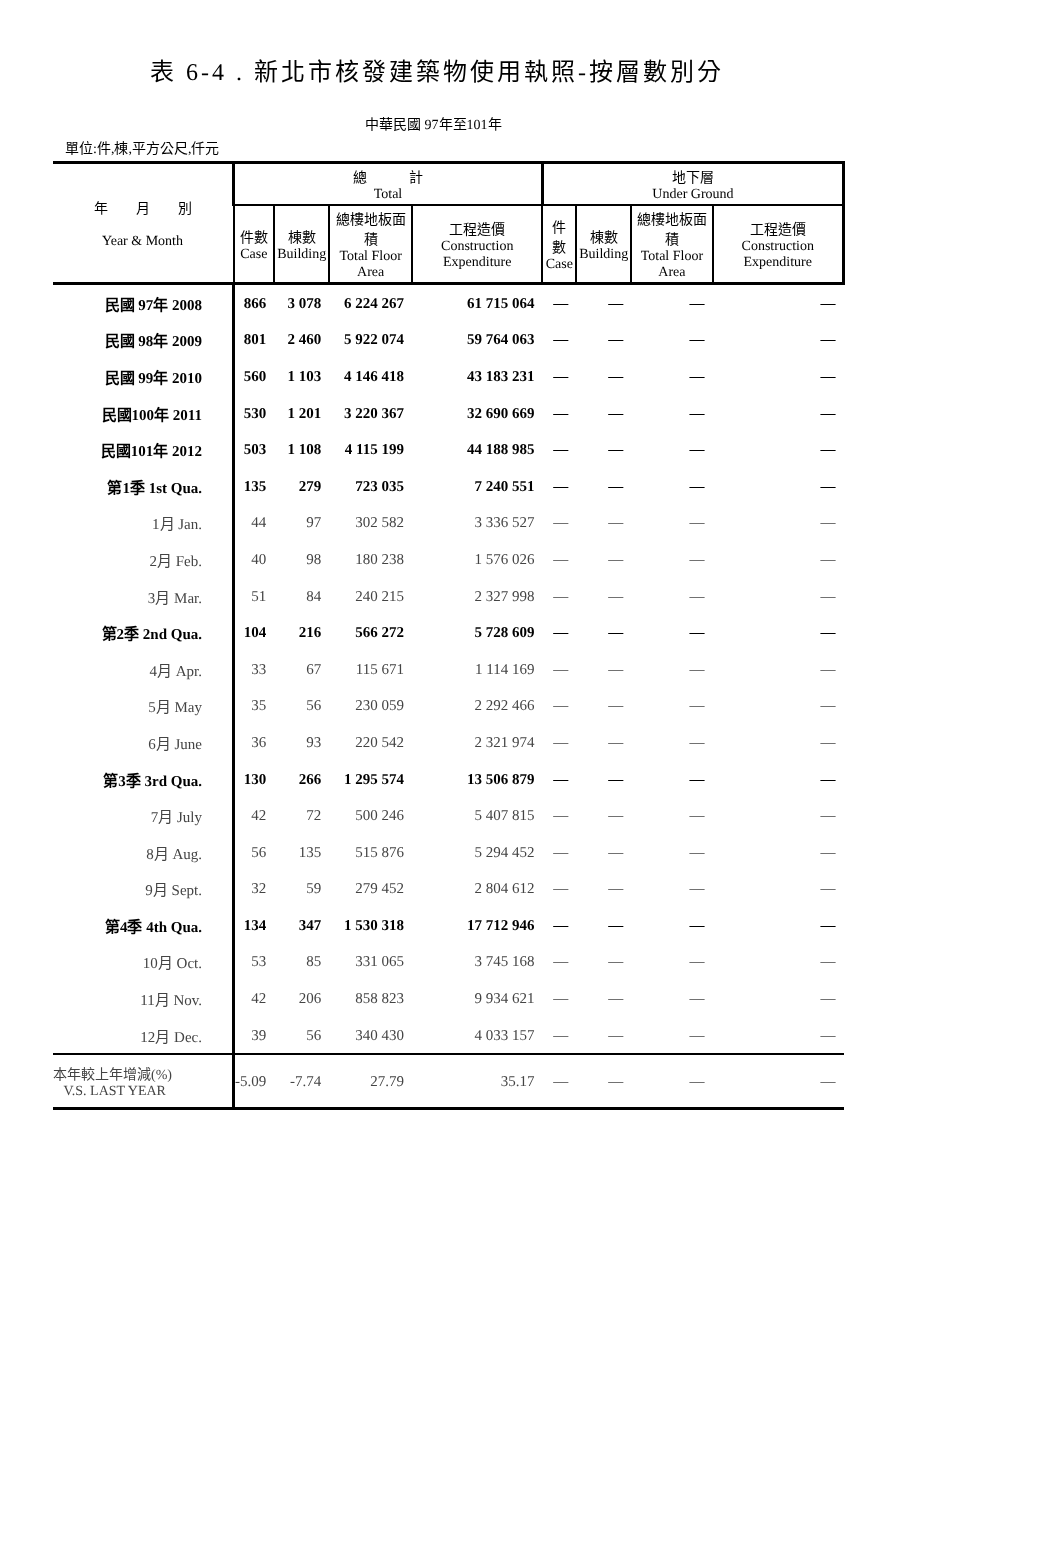表 6-4 . 新北市核發建築物使用執照-按層數別分
中華民國 97年至101年
單位:件,棟,平方公尺,仟元
| 年 月 別 Year & Month | 總 計 Total | | | | 地下層 Under Ground | | | |
| --- | --- | --- | --- | --- | --- | --- | --- | --- |
| | 件數 Case | 棟數 Building | 總樓地板面積 Total Floor Area | 工程造價 Construction Expenditure | 件數 Case | 棟數 Building | 總樓地板面積 Total Floor Area | 工程造價 Construction Expenditure |
| 民國 97年 2008 | 866 | 3 078 | 6 224 267 | 61 715 064 | — | — | — | — |
| 民國 98年 2009 | 801 | 2 460 | 5 922 074 | 59 764 063 | — | — | — | — |
| 民國 99年 2010 | 560 | 1 103 | 4 146 418 | 43 183 231 | — | — | — | — |
| 民國100年 2011 | 530 | 1 201 | 3 220 367 | 32 690 669 | — | — | — | — |
| 民國101年 2012 | 503 | 1 108 | 4 115 199 | 44 188 985 | — | — | — | — |
| 第1季 1st Qua. | 135 | 279 | 723 035 | 7 240 551 | — | — | — | — |
| 1月 Jan. | 44 | 97 | 302 582 | 3 336 527 | — | — | — | — |
| 2月 Feb. | 40 | 98 | 180 238 | 1 576 026 | — | — | — | — |
| 3月 Mar. | 51 | 84 | 240 215 | 2 327 998 | — | — | — | — |
| 第2季 2nd Qua. | 104 | 216 | 566 272 | 5 728 609 | — | — | — | — |
| 4月 Apr. | 33 | 67 | 115 671 | 1 114 169 | — | — | — | — |
| 5月 May | 35 | 56 | 230 059 | 2 292 466 | — | — | — | — |
| 6月 June | 36 | 93 | 220 542 | 2 321 974 | — | — | — | — |
| 第3季 3rd Qua. | 130 | 266 | 1 295 574 | 13 506 879 | — | — | — | — |
| 7月 July | 42 | 72 | 500 246 | 5 407 815 | — | — | — | — |
| 8月 Aug. | 56 | 135 | 515 876 | 5 294 452 | — | — | — | — |
| 9月 Sept. | 32 | 59 | 279 452 | 2 804 612 | — | — | — | — |
| 第4季 4th Qua. | 134 | 347 | 1 530 318 | 17 712 946 | — | — | — | — |
| 10月 Oct. | 53 | 85 | 331 065 | 3 745 168 | — | — | — | — |
| 11月 Nov. | 42 | 206 | 858 823 | 9 934 621 | — | — | — | — |
| 12月 Dec. | 39 | 56 | 340 430 | 4 033 157 | — | — | — | — |
| 本年較上年增減(%) V.S. LAST YEAR | -5.09 | -7.74 | 27.79 | 35.17 | — | — | — | — |